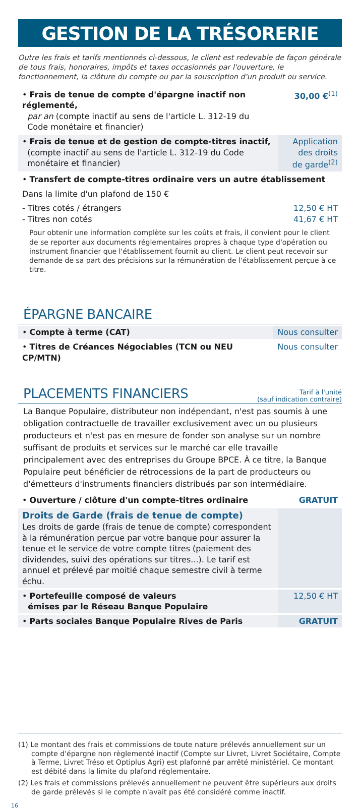GESTION DE LA TRÉSORERIE
Outre les frais et tarifs mentionnés ci-dessous, le client est redevable de façon générale de tous frais, honoraires, impôts et taxes occasionnés par l'ouverture, le fonctionnement, la clôture du compte ou par la souscription d'un produit ou service.
| • Frais de tenue de compte d'épargne inactif non réglementé, par an (compte inactif au sens de l'article L. 312-19 du Code monétaire et financier) | 30,00 €<sup>(1)</sup> |
| • Frais de tenue et de gestion de compte-titres inactif, (compte inactif au sens de l'article L. 312-19 du Code monétaire et financier) | Application des droits de garde<sup>(2)</sup> |
| • Transfert de compte-titres ordinaire vers un autre établissement | |
| Dans la limite d'un plafond de 150 € | |
| - Titres cotés / étrangers - Titres non cotés | 12,50 € HT 41,67 € HT |
| Pour obtenir une information complète sur les coûts et frais, il convient pour le client de se reporter aux documents réglementaires propres à chaque type d'opération ou instrument financier que l'établissement fournit au client. Le client peut recevoir sur demande de sa part des précisions sur la rémunération de l'établissement perçue à ce titre. | |
ÉPARGNE BANCAIRE
| • Compte à terme (CAT) | Nous consulter |
| • Titres de Créances Négociables (TCN ou NEU CP/MTN) | Nous consulter |
PLACEMENTS FINANCIERS
Tarif à l'unité
(sauf indication contraire)
La Banque Populaire, distributeur non indépendant, n'est pas soumis à une obligation contractuelle de travailler exclusivement avec un ou plusieurs producteurs et n'est pas en mesure de fonder son analyse sur un nombre suffisant de produits et services sur le marché car elle travaille principalement avec des entreprises du Groupe BPCE. À ce titre, la Banque Populaire peut bénéficier de rétrocessions de la part de producteurs ou d'émetteurs d'instruments financiers distribués par son intermédiaire.
| • Ouverture / clôture d'un compte-titres ordinaire | GRATUIT |
| Droits de Garde (frais de tenue de compte) Les droits de garde (frais de tenue de compte) correspondent à la rémunération perçue par votre banque pour assurer la tenue et le service de votre compte titres (paiement des dividendes, suivi des opérations sur titres...). Le tarif est annuel et prélevé par moitié chaque semestre civil à terme échu. | |
| • Portefeuille composé de valeurs émises par le Réseau Banque Populaire | 12,50 € HT |
| • Parts sociales Banque Populaire Rives de Paris | GRATUIT |
(1) Le montant des frais et commissions de toute nature prélevés annuellement sur un compte d'épargne non règlementé inactif (Compte sur Livret, Livret Sociétaire, Compte à Terme, Livret Tréso et Optiplus Agri) est plafonné par arrêté ministériel. Ce montant est débité dans la limite du plafond réglementaire.
(2) Les frais et commissions prélevés annuellement ne peuvent être supérieurs aux droits de garde prélevés si le compte n'avait pas été considéré comme inactif.
16